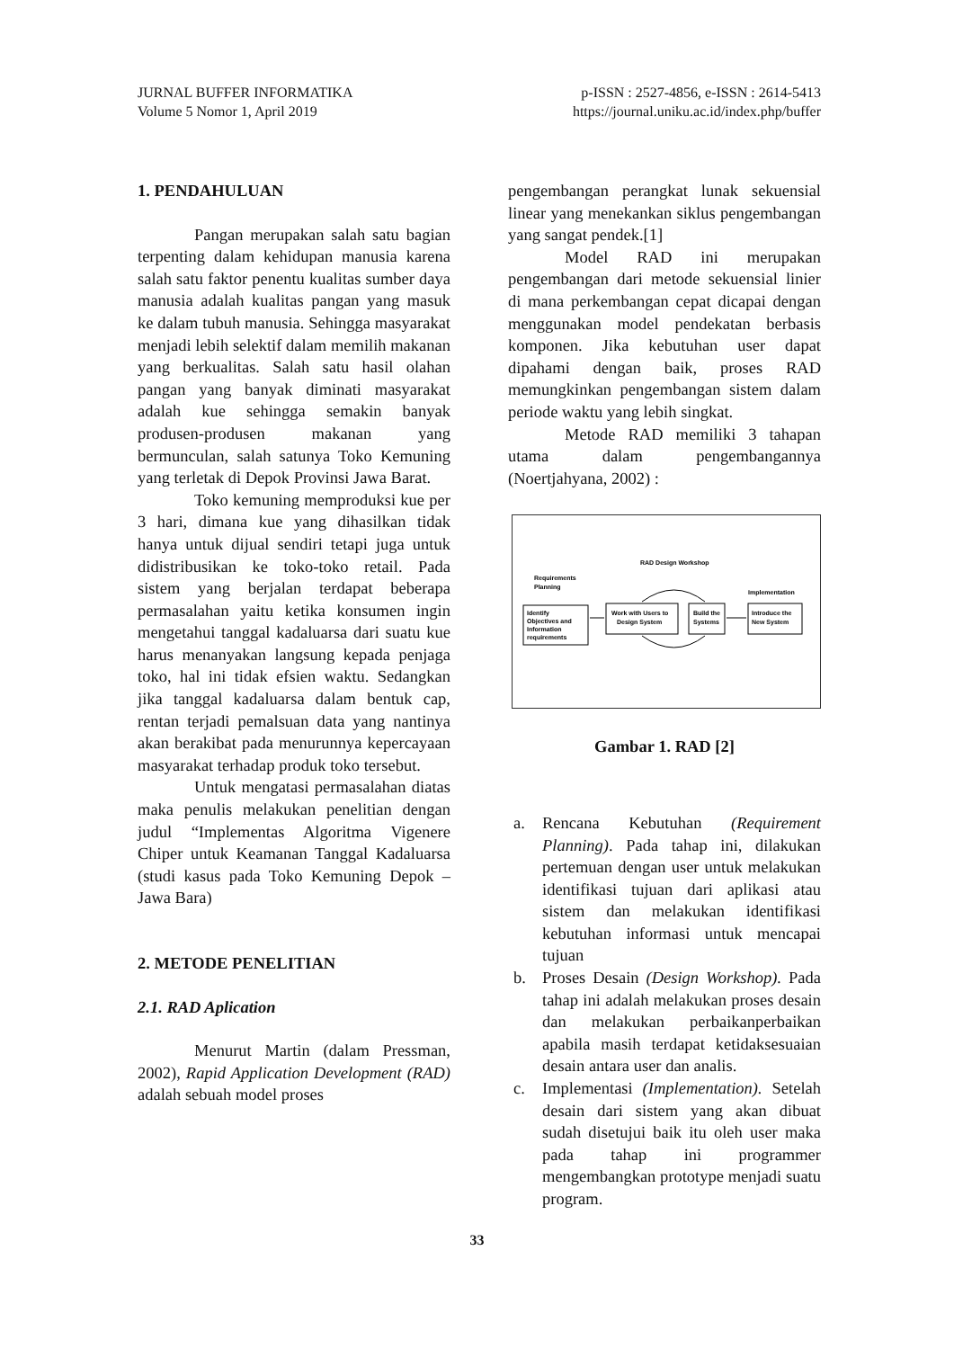JURNAL BUFFER INFORMATIKA
Volume 5 Nomor 1, April 2019
p-ISSN : 2527-4856, e-ISSN : 2614-5413
https://journal.uniku.ac.id/index.php/buffer
1. PENDAHULUAN
Pangan merupakan salah satu bagian terpenting dalam kehidupan manusia karena salah satu faktor penentu kualitas sumber daya manusia adalah kualitas pangan yang masuk ke dalam tubuh manusia. Sehingga masyarakat menjadi lebih selektif dalam memilih makanan yang berkualitas. Salah satu hasil olahan pangan yang banyak diminati masyarakat adalah kue sehingga semakin banyak produsen-produsen makanan yang bermunculan, salah satunya Toko Kemuning yang terletak di Depok Provinsi Jawa Barat.
Toko kemuning memproduksi kue per 3 hari, dimana kue yang dihasilkan tidak hanya untuk dijual sendiri tetapi juga untuk didistribusikan ke toko-toko retail. Pada sistem yang berjalan terdapat beberapa permasalahan yaitu ketika konsumen ingin mengetahui tanggal kadaluarsa dari suatu kue harus menanyakan langsung kepada penjaga toko, hal ini tidak efsien waktu. Sedangkan jika tanggal kadaluarsa dalam bentuk cap, rentan terjadi pemalsuan data yang nantinya akan berakibat pada menurunnya kepercayaan masyarakat terhadap produk toko tersebut.
Untuk mengatasi permasalahan diatas maka penulis melakukan penelitian dengan judul “Implementas Algoritma Vigenere Chiper untuk Keamanan Tanggal Kadaluarsa (studi kasus pada Toko Kemuning Depok – Jawa Bara)
2. METODE PENELITIAN
2.1. RAD Aplication
Menurut Martin (dalam Pressman, 2002), Rapid Application Development (RAD) adalah sebuah model proses
pengembangan perangkat lunak sekuensial linear yang menekankan siklus pengembangan yang sangat pendek.[1]
Model RAD ini merupakan pengembangan dari metode sekuensial linier di mana perkembangan cepat dicapai dengan menggunakan model pendekatan berbasis komponen. Jika kebutuhan user dapat dipahami dengan baik, proses RAD memungkinkan pengembangan sistem dalam periode waktu yang lebih singkat.
Metode RAD memiliki 3 tahapan utama dalam pengembangannya (Noertjahyana, 2002) :
RAD Design Workshop
Requirements
Planning
Implementation
Identify
Objectives and
Information
requirements
Work with Users to
Design System
Build the
Systems
Introduce the
New System
Gambar 1. RAD [2]
a. Rencana Kebutuhan (Requirement Planning). Pada tahap ini, dilakukan pertemuan dengan user untuk melakukan identifikasi tujuan dari aplikasi atau sistem dan melakukan identifikasi kebutuhan informasi untuk mencapai tujuan
b. Proses Desain (Design Workshop). Pada tahap ini adalah melakukan proses desain dan melakukan perbaikanperbaikan apabila masih terdapat ketidaksesuaian desain antara user dan analis.
c. Implementasi (Implementation). Setelah desain dari sistem yang akan dibuat sudah disetujui baik itu oleh user maka pada tahap ini programmer mengembangkan prototype menjadi suatu program.
33